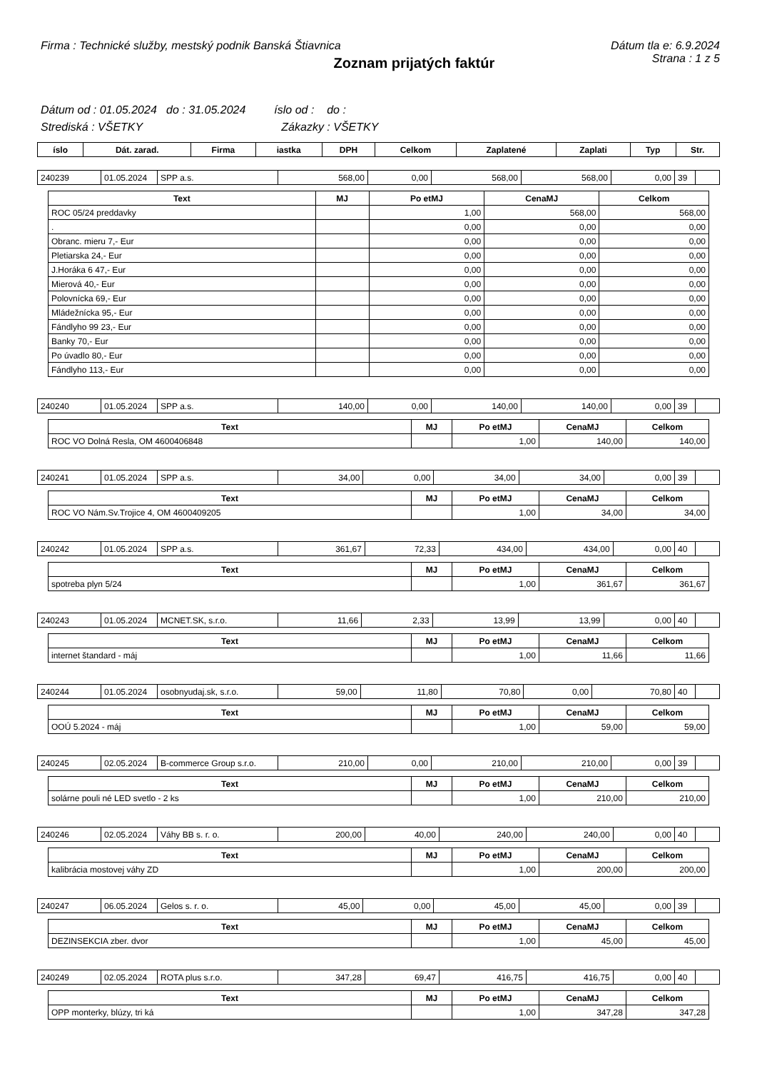Firma : Technické služby, mestský podnik Banská Štiavnica Dátum tla e: 6.9.2024
Zoznam prijatých faktúr
Strana : 1 z 5
Dátum od : 01.05.2024 do : 31.05.2024 íslo od : do :
Strediská : VŠETKY Zákazky : VŠETKY
| íslo | Dát. zarad. | Firma | iastka | DPH | Celkom | Zaplatené | Zaplati | Typ | Str. |
| --- | --- | --- | --- | --- | --- | --- | --- | --- | --- |
| 240239 | 01.05.2024 | SPP a.s. | 568,00 | 0,00 | 568,00 | 568,00 | 0,00 | 39 | |
| Text | MJ | Po etMJ | CenaMJ | Celkom |
| --- | --- | --- | --- | --- |
| ROC 05/24 preddavky | | 1,00 | 568,00 | 568,00 |
| . | | 0,00 | 0,00 | 0,00 |
| Obranc. mieru 7,- Eur | | 0,00 | 0,00 | 0,00 |
| Pletiarska 24,- Eur | | 0,00 | 0,00 | 0,00 |
| J.Horáka 6 47,- Eur | | 0,00 | 0,00 | 0,00 |
| Mierová 40,- Eur | | 0,00 | 0,00 | 0,00 |
| Polovnícka 69,- Eur | | 0,00 | 0,00 | 0,00 |
| Mládežnícka 95,- Eur | | 0,00 | 0,00 | 0,00 |
| Fándlyho 99 23,- Eur | | 0,00 | 0,00 | 0,00 |
| Banky 70,- Eur | | 0,00 | 0,00 | 0,00 |
| Po úvadlo 80,- Eur | | 0,00 | 0,00 | 0,00 |
| Fándlyho 113,- Eur | | 0,00 | 0,00 | 0,00 |
| 240240 | 01.05.2024 | SPP a.s. | 140,00 | 0,00 | 140,00 | 140,00 | 0,00 | 39 | |
| Text | MJ | Po etMJ | CenaMJ | Celkom |
| --- | --- | --- | --- | --- |
| ROC VO Dolná Resla, OM 4600406848 | | 1,00 | 140,00 | 140,00 |
| 240241 | 01.05.2024 | SPP a.s. | 34,00 | 0,00 | 34,00 | 34,00 | 0,00 | 39 | |
| Text | MJ | Po etMJ | CenaMJ | Celkom |
| --- | --- | --- | --- | --- |
| ROC VO Nám.Sv.Trojice 4, OM 4600409205 | | 1,00 | 34,00 | 34,00 |
| 240242 | 01.05.2024 | SPP a.s. | 361,67 | 72,33 | 434,00 | 434,00 | 0,00 | 40 | |
| Text | MJ | Po etMJ | CenaMJ | Celkom |
| --- | --- | --- | --- | --- |
| spotreba plyn 5/24 | | 1,00 | 361,67 | 361,67 |
| 240243 | 01.05.2024 | MCNET.SK, s.r.o. | 11,66 | 2,33 | 13,99 | 13,99 | 0,00 | 40 | |
| Text | MJ | Po etMJ | CenaMJ | Celkom |
| --- | --- | --- | --- | --- |
| internet štandard - máj | | 1,00 | 11,66 | 11,66 |
| 240244 | 01.05.2024 | osobnyudaj.sk, s.r.o. | 59,00 | 11,80 | 70,80 | 0,00 | 70,80 | 40 | |
| Text | MJ | Po etMJ | CenaMJ | Celkom |
| --- | --- | --- | --- | --- |
| OOÚ 5.2024 - máj | | 1,00 | 59,00 | 59,00 |
| 240245 | 02.05.2024 | B-commerce Group s.r.o. | 210,00 | 0,00 | 210,00 | 210,00 | 0,00 | 39 | |
| Text | MJ | Po etMJ | CenaMJ | Celkom |
| --- | --- | --- | --- | --- |
| solárne pouli né LED svetlo - 2 ks | | 1,00 | 210,00 | 210,00 |
| 240246 | 02.05.2024 | Váhy BB s. r. o. | 200,00 | 40,00 | 240,00 | 240,00 | 0,00 | 40 | |
| Text | MJ | Po etMJ | CenaMJ | Celkom |
| --- | --- | --- | --- | --- |
| kalibrácia mostovej váhy ZD | | 1,00 | 200,00 | 200,00 |
| 240247 | 06.05.2024 | Gelos s. r. o. | 45,00 | 0,00 | 45,00 | 45,00 | 0,00 | 39 | |
| Text | MJ | Po etMJ | CenaMJ | Celkom |
| --- | --- | --- | --- | --- |
| DEZINSEKCIA zber. dvor | | 1,00 | 45,00 | 45,00 |
| 240249 | 02.05.2024 | ROTA plus s.r.o. | 347,28 | 69,47 | 416,75 | 416,75 | 0,00 | 40 | |
| Text | MJ | Po etMJ | CenaMJ | Celkom |
| --- | --- | --- | --- | --- |
| OPP monterky, blúzy, tri ká | | 1,00 | 347,28 | 347,28 |